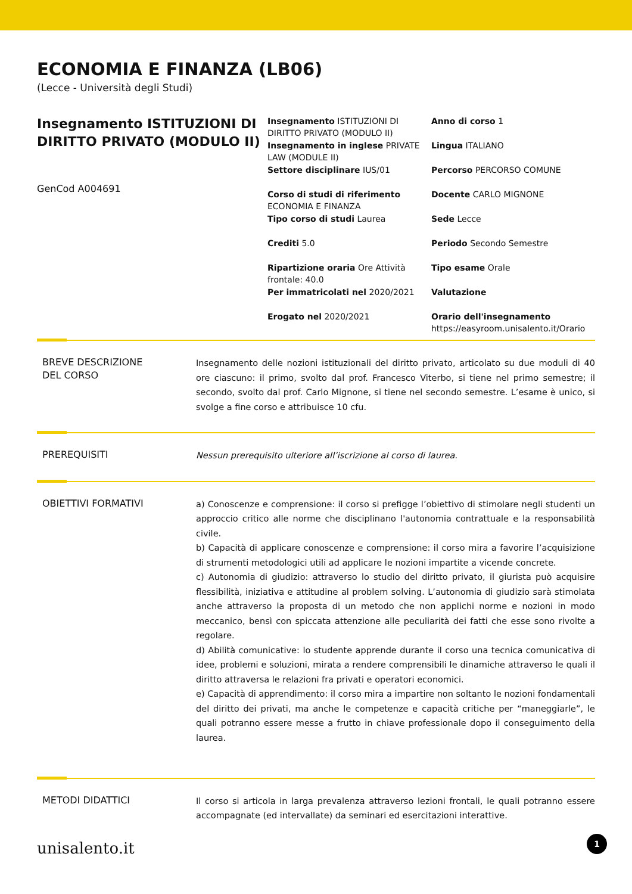ECONOMIA E FINANZA (LB06)
(Lecce - Università degli Studi)
Insegnamento ISTITUZIONI DI DIRITTO PRIVATO (MODULO II)
GenCod A004691
Insegnamento ISTITUZIONI DI DIRITTO PRIVATO (MODULO II)
Anno di corso 1
Insegnamento in inglese PRIVATE LAW (MODULE II)
Lingua ITALIANO
Settore disciplinare IUS/01
Percorso PERCORSO COMUNE
Corso di studi di riferimento ECONOMIA E FINANZA
Docente CARLO MIGNONE
Tipo corso di studi Laurea
Sede Lecce
Crediti 5.0
Periodo Secondo Semestre
Ripartizione oraria Ore Attività frontale: 40.0
Tipo esame Orale
Per immatricolati nel 2020/2021
Valutazione
Erogato nel 2020/2021
Orario dell'insegnamento
https://easyroom.unisalento.it/Orario
BREVE DESCRIZIONE
DEL CORSO
Insegnamento delle nozioni istituzionali del diritto privato, articolato su due moduli di 40 ore ciascuno: il primo, svolto dal prof. Francesco Viterbo, si tiene nel primo semestre; il secondo, svolto dal prof. Carlo Mignone, si tiene nel secondo semestre. L’esame è unico, si svolge a fine corso e attribuisce 10 cfu.
PREREQUISITI
Nessun prerequisito ulteriore all’iscrizione al corso di laurea.
OBIETTIVI FORMATIVI
a) Conoscenze e comprensione: il corso si prefigge l’obiettivo di stimolare negli studenti un approccio critico alle norme che disciplinano l'autonomia contrattuale e la responsabilità civile.
b) Capacità di applicare conoscenze e comprensione: il corso mira a favorire l’acquisizione di strumenti metodologici utili ad applicare le nozioni impartite a vicende concrete.
c) Autonomia di giudizio: attraverso lo studio del diritto privato, il giurista può acquisire flessibilità, iniziativa e attitudine al problem solving. L’autonomia di giudizio sarà stimolata anche attraverso la proposta di un metodo che non applichi norme e nozioni in modo meccanico, bensì con spiccata attenzione alle peculiarità dei fatti che esse sono rivolte a regolare.
d) Abilità comunicative: lo studente apprende durante il corso una tecnica comunicativa di idee, problemi e soluzioni, mirata a rendere comprensibili le dinamiche attraverso le quali il diritto attraversa le relazioni fra privati e operatori economici.
e) Capacità di apprendimento: il corso mira a impartire non soltanto le nozioni fondamentali del diritto dei privati, ma anche le competenze e capacità critiche per “maneggiarle”, le quali potranno essere messe a frutto in chiave professionale dopo il conseguimento della laurea.
METODI DIDATTICI
Il corso si articola in larga prevalenza attraverso lezioni frontali, le quali potranno essere accompagnate (ed intervallate) da seminari ed esercitazioni interattive.
unisalento.it 1